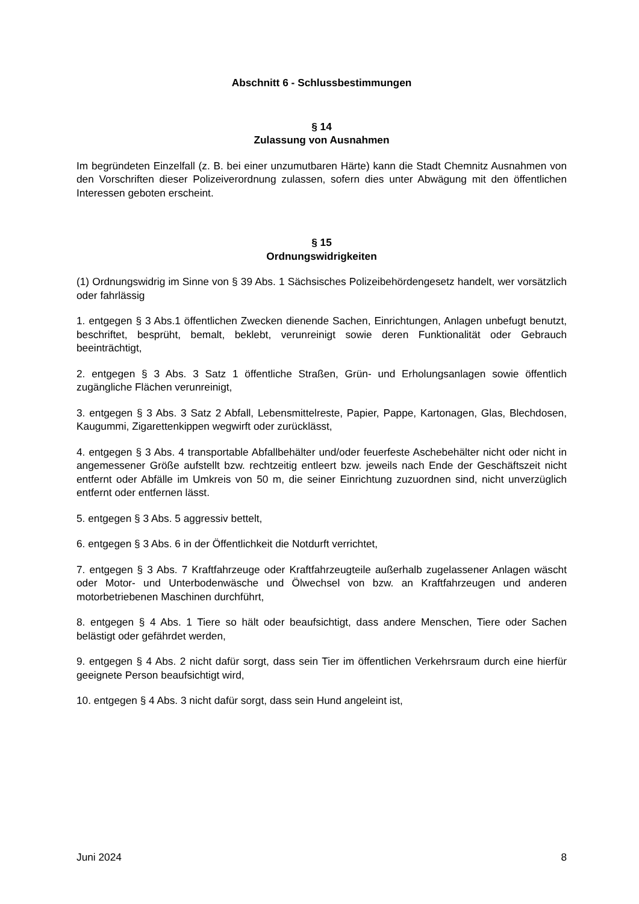Abschnitt 6 - Schlussbestimmungen
§ 14
Zulassung von Ausnahmen
Im begründeten Einzelfall (z. B. bei einer unzumutbaren Härte) kann die Stadt Chemnitz Ausnahmen von den Vorschriften dieser Polizeiverordnung zulassen, sofern dies unter Abwägung mit den öffentlichen Interessen geboten erscheint.
§ 15
Ordnungswidrigkeiten
(1) Ordnungswidrig im Sinne von § 39 Abs. 1 Sächsisches Polizeibehördengesetz handelt, wer vorsätzlich oder fahrlässig
1. entgegen § 3 Abs.1 öffentlichen Zwecken dienende Sachen, Einrichtungen, Anlagen unbefugt benutzt, beschriftet, besprüht, bemalt, beklebt, verunreinigt sowie deren Funktionalität oder Gebrauch beeinträchtigt,
2. entgegen § 3 Abs. 3 Satz 1 öffentliche Straßen, Grün- und Erholungsanlagen sowie öffentlich zugängliche Flächen verunreinigt,
3. entgegen § 3 Abs. 3 Satz 2 Abfall, Lebensmittelreste, Papier, Pappe, Kartonagen, Glas, Blechdosen, Kaugummi, Zigarettenkippen wegwirft oder zurücklässt,
4. entgegen § 3 Abs. 4 transportable Abfallbehälter und/oder feuerfeste Aschebehälter nicht oder nicht in angemessener Größe aufstellt bzw. rechtzeitig entleert bzw. jeweils nach Ende der Geschäftszeit nicht entfernt oder Abfälle im Umkreis von 50 m, die seiner Einrichtung zuzuordnen sind, nicht unverzüglich entfernt oder entfernen lässt.
5. entgegen § 3 Abs. 5 aggressiv bettelt,
6. entgegen § 3 Abs. 6 in der Öffentlichkeit die Notdurft verrichtet,
7. entgegen § 3 Abs. 7 Kraftfahrzeuge oder Kraftfahrzeugteile außerhalb zugelassener Anlagen wäscht oder Motor- und Unterbodenwäsche und Ölwechsel von bzw. an Kraftfahrzeugen und anderen motorbetriebenen Maschinen durchführt,
8. entgegen § 4 Abs. 1 Tiere so hält oder beaufsichtigt, dass andere Menschen, Tiere oder Sachen belästigt oder gefährdet werden,
9. entgegen § 4 Abs. 2 nicht dafür sorgt, dass sein Tier im öffentlichen Verkehrsraum durch eine hierfür geeignete Person beaufsichtigt wird,
10. entgegen § 4 Abs. 3 nicht dafür sorgt, dass sein Hund angeleint ist,
Juni 2024 8